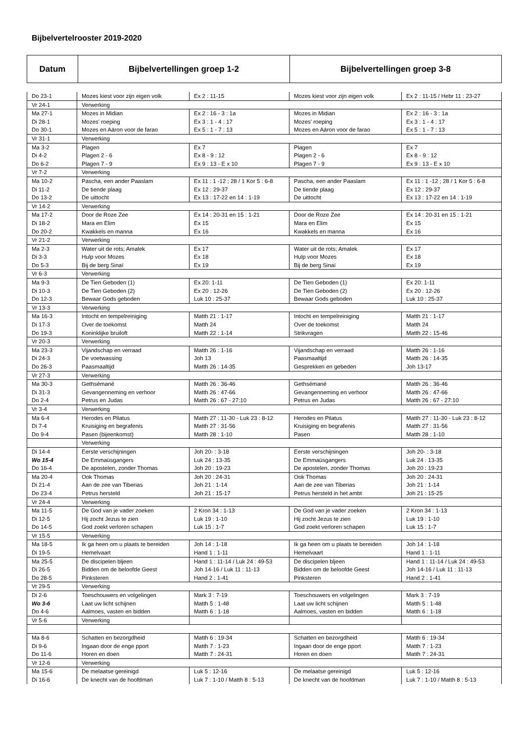Bijbelvertelrooster 2019-2020
| Datum | Bijbelvertellingen groep 1-2 | Bijbelvertellingen groep 3-8 |
| --- | --- | --- |
| Do 23-1 | Mozes kiest voor zijn eigen volk | Ex 2 : 11-15 | Mozes kiest voor zijn eigen volk | Ex 2 : 11-15 / Hebr 11 : 23-27 |
| Vr 24-1 | Verwerking | | | |
| Ma 27-1 | Mozes in Midian | Ex 2 : 16 - 3 : 1a | Mozes in Midian | Ex 2 : 16 - 3 : 1a |
| Di 28-1 | Mozes' roeping | Ex 3 : 1 - 4 : 17 | Mozes' roeping | Ex 3 : 1 - 4 : 17 |
| Do 30-1 | Mozes en Aäron voor de farao | Ex 5 : 1 - 7 : 13 | Mozes en Aäron voor de farao | Ex 5 : 1 - 7 : 13 |
| Vr 31-1 | Verwerking | | | |
| Ma 3-2 | Plagen | Ex 7 | Plagen | Ex 7 |
| Di 4-2 | Plagen 2 - 6 | Ex 8 - 9 : 12 | Plagen 2 - 6 | Ex 8 - 9 : 12 |
| Do 6-2 | Plagen 7 - 9 | Ex 9 : 13 - E x 10 | Plagen 7 - 9 | Ex 9 : 13 - E x 10 |
| Vr 7-2 | Verwerking | | | |
| Ma 10-2 | Pascha, een ander Paaslam | Ex 11 : 1 -12 ; 28 / 1 Kor 5 : 6-8 | Pascha, een ander Paaslam | Ex 11 : 1 -12 ; 28 / 1 Kor 5 : 6-8 |
| Di 11-2 | De tiende plaag | Ex 12 : 29-37 | De tiende plaag | Ex 12 : 29-37 |
| Do 13-2 | De uittocht | Ex 13 : 17-22 en 14 : 1-19 | De uittocht | Ex 13 : 17-22 en 14 : 1-19 |
| Vr 14-2 | Verwerking | | | |
| Ma 17-2 | Door de Roze Zee | Ex 14 : 20-31 en 15 : 1-21 | Door de Roze Zee | Ex 14 : 20-31 en 15 : 1-21 |
| Di 18-2 | Mara en Elim | Ex 15 | Mara en Elim | Ex 15 |
| Do 20-2 | Kwakkels en manna | Ex 16 | Kwakkels en manna | Ex 16 |
| Vr 21-2 | Verwerking | | | |
| Ma 2-3 | Water uit de rots; Amalek | Ex 17 | Water uit de rots; Amalek | Ex 17 |
| Di 3-3 | Hulp voor Mozes | Ex 18 | Hulp voor Mozes | Ex 18 |
| Do 5-3 | Bij de berg Sinaï | Ex 19 | Bij de berg Sinaï | Ex 19 |
| Vr 6-3 | Verwerking | | | |
| Ma 9-3 | De Tien Geboden (1) | Ex 20: 1-11 | De Tien Geboden (1) | Ex 20: 1-11 |
| Di 10-3 | De Tien Geboden (2) | Ex 20 : 12-26 | De Tien Geboden (2) | Ex 20 : 12-26 |
| Do 12-3 | Bewaar Gods geboden | Luk 10 : 25-37 | Bewaar Gods geboden | Luk 10 : 25-37 |
| Vr 13-3 | Verwerking | | | |
| Ma 16-3 | Intocht en tempelreiniging | Matth 21 : 1-17 | Intocht en tempelreiniging | Matth 21 : 1-17 |
| Di 17-3 | Over de toekomst | Matth 24 | Over de toekomst | Matth 24 |
| Do 19-3 | Koninklijke bruiloft | Matth 22 : 1-14 | Strikvragen | Matth 22 : 15-46 |
| Vr 20-3 | Verwerking | | | |
| Ma 23-3 | Vijandschap en verraad | Matth 26 : 1-16 | Vijandschap en verraad | Matth 26 : 1-16 |
| Di 24-3 | De voetwassing | Joh 13 | Paasmaaltijd | Matth 26 : 14-35 |
| Do 26-3 | Paasmaaltijd | Matth 26 : 14-35 | Gesprekken en gebeden | Joh 13-17 |
| Vr 27-3 | Verwerking | | | |
| Ma 30-3 | Gethsémané | Matth 26 : 36-46 | Gethsémané | Matth 26 : 36-46 |
| Di 31-3 | Gevangenneming en verhoor | Matth 26 : 47-66 | Gevangenneming en verhoor | Matth 26 : 47-66 |
| Do 2-4 | Petrus en Judas | Matth 26 : 67 - 27:10 | Petrus en Judas | Matth 26 : 67 - 27:10 |
| Vr 3-4 | Verwerking | | | |
| Ma 6-4 | Herodes en Pilatus | Matth 27 : 11-30 - Luk 23 : 8-12 | Herodes en Pilatus | Matth 27 : 11-30 - Luk 23 : 8-12 |
| Di 7-4 | Kruisiging en begrafenis | Matth 27 : 31-56 | Kruisiging en begrafenis | Matth 27 : 31-56 |
| Do 9-4 | Pasen (bijeenkomst) | Matth 28 : 1-10 | Pasen | Matth 28 : 1-10 |
| | Verwerking | | | |
| Di 14-4 | Eerste verschijningen | Joh 20- : 3-18 | Eerste verschijningen | Joh 20- : 3-18 |
| Wo 15-4 | De Emmaüsgangers | Luk 24 : 13-35 | De Emmaüsgangers | Luk 24 : 13-35 |
| Do 16-4 | De apostelen, zonder Thomas | Joh 20 : 19-23 | De apostelen, zonder Thomas | Joh 20 : 19-23 |
| Ma 20-4 | Ook Thomas | Joh 20 : 24-31 | Ook Thomas | Joh 20 : 24-31 |
| Di 21-4 | Aan de zee van Tiberias | Joh 21 : 1-14 | Aan de zee van Tiberias | Joh 21 : 1-14 |
| Do 23-4 | Petrus hersteld | Joh 21 : 15-17 | Petrus hersteld in het ambt | Joh 21 : 15-25 |
| Vr 24-4 | Verwerking | | | |
| Ma 11-5 | De God van je vader zoeken | 2 Kron 34 : 1-13 | De God van je vader zoeken | 2 Kron 34 : 1-13 |
| Di 12-5 | Hij zocht Jezus te zien | Luk 19 : 1-10 | Hij zocht Jezus te zien | Luk 19 : 1-10 |
| Do 14-5 | God zoekt verloren schapen | Luk 15 : 1-7 | God zoekt verloren schapen | Luk 15 : 1-7 |
| Vr 15-5 | Verwerking | | | |
| Ma 18-5 | Ik ga heen om u plaats te bereiden | Joh 14 : 1-18 | Ik ga heen om u plaats te bereiden | Joh 14 : 1-18 |
| Di 19-5 | Hemelvaart | Hand 1 : 1-11 | Hemelvaart | Hand 1 : 1-11 |
| Ma 25-5 | De discipelen bljeen | Hand 1 : 11-14 / Luk 24 : 49-53 | De discipelen bljeen | Hand 1 : 11-14 / Luk 24 : 49-53 |
| Di 26-5 | Bidden om de beloofde Geest | Joh 14-16 / Luk 11 : 11-13 | Bidden om de beloofde Geest | Joh 14-16 / Luk 11 : 11-13 |
| Do 28-5 | Pinksteren | Hand 2 : 1-41 | Pinksteren | Hand 2 : 1-41 |
| Vr 29-5 | Verwerking | | | |
| Di 2-6 | Toeschouwers en volgelingen | Mark 3 : 7-19 | Toeschouwers en volgelingen | Mark 3 : 7-19 |
| Wo 3-6 | Laat uw licht schijnen | Matth 5 : 1-48 | Laat uw licht schijnen | Matth 5 : 1-48 |
| Do 4-6 | Aalmoes, vasten en bidden | Matth 6 : 1-18 | Aalmoes, vasten en bidden | Matth 6 : 1-18 |
| Vr 5-6 | Verwerking | | | |
| Ma 8-6 | Schatten en bezorgdheid | Matth 6 : 19-34 | Schatten en bezorgdheid | Matth 6 : 19-34 |
| Di 9-6 | Ingaan door de enge pport | Matth 7 : 1-23 | Ingaan door de enge pport | Matth 7 : 1-23 |
| Do 11-6 | Horen en doen | Matth 7 : 24-31 | Horen en doen | Matth 7 : 24-31 |
| Vr 12-6 | Verwerking | | | |
| Ma 15-6 | De melaatse gereinigd | Luk 5 : 12-16 | De melaatse gereinigd | Luk 5 : 12-16 |
| Di 16-6 | De knecht van de hoofdman | Luk 7 : 1-10 / Matth 8 : 5-13 | De knecht van de hoofdman | Luk 7 : 1-10 / Matth 8 : 5-13 |